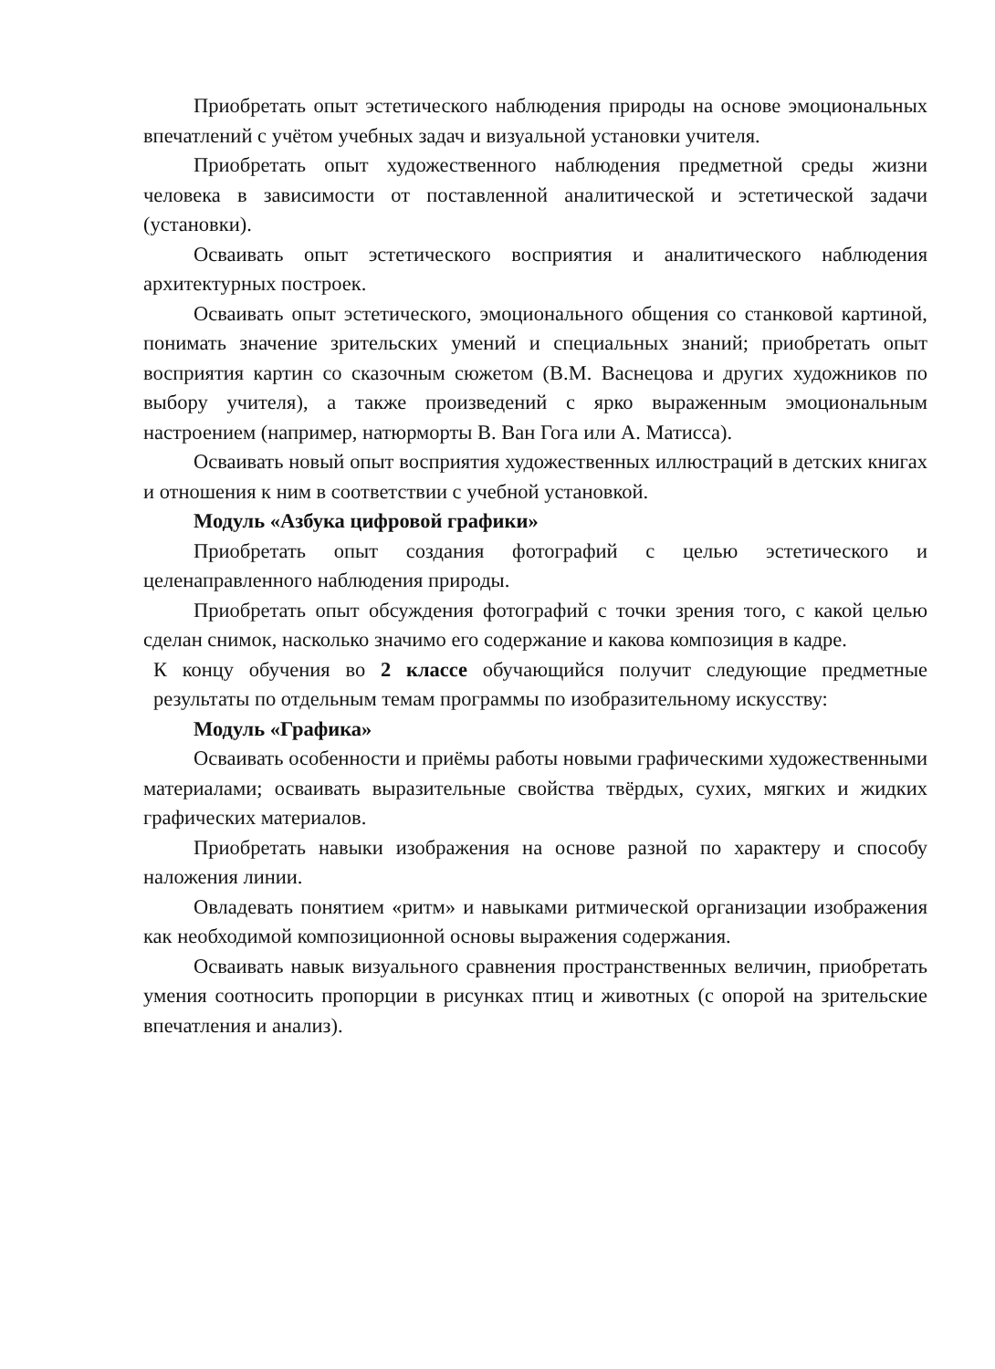Приобретать опыт эстетического наблюдения природы на основе эмоциональных впечатлений с учётом учебных задач и визуальной установки учителя.
Приобретать опыт художественного наблюдения предметной среды жизни человека в зависимости от поставленной аналитической и эстетической задачи (установки).
Осваивать опыт эстетического восприятия и аналитического наблюдения архитектурных построек.
Осваивать опыт эстетического, эмоционального общения со станковой картиной, понимать значение зрительских умений и специальных знаний; приобретать опыт восприятия картин со сказочным сюжетом (В.М. Васнецова и других художников по выбору учителя), а также произведений с ярко выраженным эмоциональным настроением (например, натюрморты В. Ван Гога или А. Матисса).
Осваивать новый опыт восприятия художественных иллюстраций в детских книгах и отношения к ним в соответствии с учебной установкой.
Модуль «Азбука цифровой графики»
Приобретать опыт создания фотографий с целью эстетического и целенаправленного наблюдения природы.
Приобретать опыт обсуждения фотографий с точки зрения того, с какой целью сделан снимок, насколько значимо его содержание и какова композиция в кадре.
К концу обучения во 2 классе обучающийся получит следующие предметные результаты по отдельным темам программы по изобразительному искусству:
Модуль «Графика»
Осваивать особенности и приёмы работы новыми графическими художественными материалами; осваивать выразительные свойства твёрдых, сухих, мягких и жидких графических материалов.
Приобретать навыки изображения на основе разной по характеру и способу наложения линии.
Овладевать понятием «ритм» и навыками ритмической организации изображения как необходимой композиционной основы выражения содержания.
Осваивать навык визуального сравнения пространственных величин, приобретать умения соотносить пропорции в рисунках птиц и животных (с опорой на зрительские впечатления и анализ).